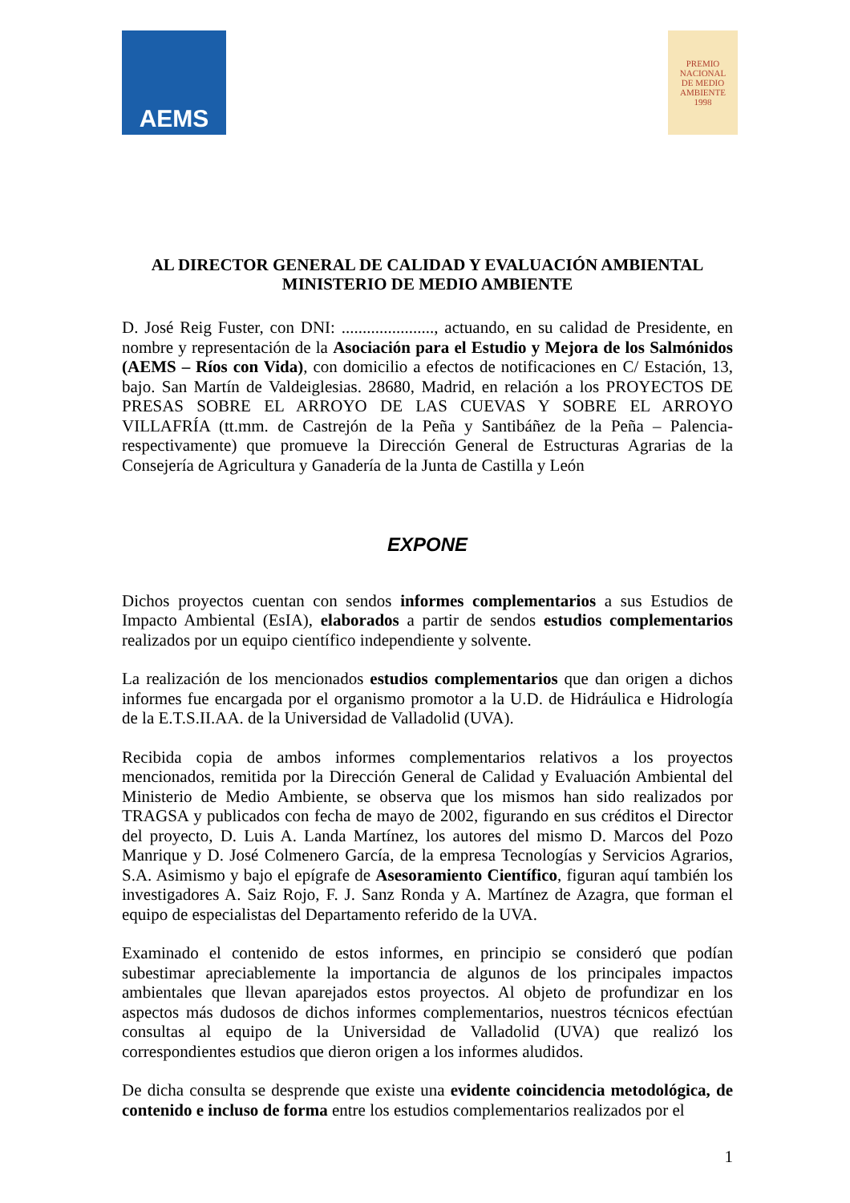AEMS
PREMIO
NACIONAL
DE MEDIO
AMBIENTE
1998
AL DIRECTOR GENERAL DE CALIDAD Y EVALUACIÓN AMBIENTAL
MINISTERIO DE MEDIO AMBIENTE
D. José Reig Fuster, con DNI: ......................, actuando, en su calidad de Presidente, en nombre y representación de la Asociación para el Estudio y Mejora de los Salmónidos (AEMS – Ríos con Vida), con domicilio a efectos de notificaciones en C/ Estación, 13, bajo. San Martín de Valdeiglesias. 28680, Madrid, en relación a los PROYECTOS DE PRESAS SOBRE EL ARROYO DE LAS CUEVAS Y SOBRE EL ARROYO VILLAFRÍA (tt.mm. de Castrejón de la Peña y Santibáñez de la Peña – Palencia- respectivamente) que promueve la Dirección General de Estructuras Agrarias de la Consejería de Agricultura y Ganadería de la Junta de Castilla y León
EXPONE
Dichos proyectos cuentan con sendos informes complementarios a sus Estudios de Impacto Ambiental (EsIA), elaborados a partir de sendos estudios complementarios realizados por un equipo científico independiente y solvente.
La realización de los mencionados estudios complementarios que dan origen a dichos informes fue encargada por el organismo promotor a la U.D. de Hidráulica e Hidrología de la E.T.S.II.AA. de la Universidad de Valladolid (UVA).
Recibida copia de ambos informes complementarios relativos a los proyectos mencionados, remitida por la Dirección General de Calidad y Evaluación Ambiental del Ministerio de Medio Ambiente, se observa que los mismos han sido realizados por TRAGSA y publicados con fecha de mayo de 2002, figurando en sus créditos el Director del proyecto, D. Luis A. Landa Martínez, los autores del mismo D. Marcos del Pozo Manrique y D. José Colmenero García, de la empresa Tecnologías y Servicios Agrarios, S.A. Asimismo y bajo el epígrafe de Asesoramiento Científico, figuran aquí también los investigadores A. Saiz Rojo, F. J. Sanz Ronda y A. Martínez de Azagra, que forman el equipo de especialistas del Departamento referido de la UVA.
Examinado el contenido de estos informes, en principio se consideró que podían subestimar apreciablemente la importancia de algunos de los principales impactos ambientales que llevan aparejados estos proyectos. Al objeto de profundizar en los aspectos más dudosos de dichos informes complementarios, nuestros técnicos efectúan consultas al equipo de la Universidad de Valladolid (UVA) que realizó los correspondientes estudios que dieron origen a los informes aludidos.
De dicha consulta se desprende que existe una evidente coincidencia metodológica, de contenido e incluso de forma entre los estudios complementarios realizados por el
1